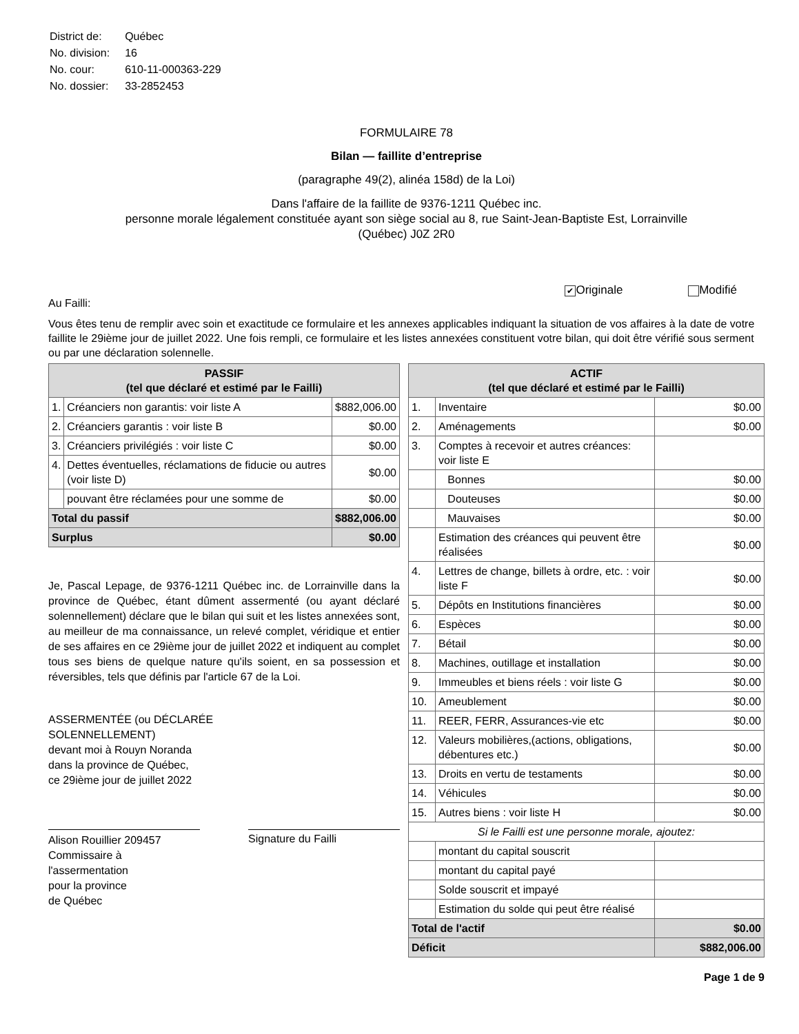| District de: | Québec |
| No. division: | 16 |
| No. cour: | 610-11-000363-229 |
| No. dossier: | 33-2852453 |
FORMULAIRE 78
Bilan — faillite d’entreprise
(paragraphe 49(2), alinéa 158d) de la Loi)
Dans l'affaire de la faillite de 9376-1211 Québec inc.
personne morale légalement constituée ayant son siège social au 8, rue Saint-Jean-Baptiste Est, Lorrainville
(Québec) J0Z 2R0
✔ Originale Modifié
Au Failli:
Vous êtes tenu de remplir avec soin et exactitude ce formulaire et les annexes applicables indiquant la situation de vos affaires à la date de votre faillite le 29ième jour de juillet 2022. Une fois rempli, ce formulaire et les listes annexées constituent votre bilan, qui doit être vérifié sous serment ou par une déclaration solennelle.
| PASSIF (tel que déclaré et estimé par le Failli) | | |
| --- | --- | --- |
| 1. | Créanciers non garantis: voir liste A | $882,006.00 |
| 2. | Créanciers garantis : voir liste B | $0.00 |
| 3. | Créanciers privilégiés : voir liste C | $0.00 |
| 4. | Dettes éventuelles, réclamations de fiducie ou autres (voir liste D) | $0.00 |
| | pouvant être réclamées pour une somme de | $0.00 |
| Total du passif | | $882,006.00 |
| Surplus | | $0.00 |
Je, Pascal Lepage, de 9376-1211 Québec inc. de Lorrainville dans la province de Québec, étant dûment assermenté (ou ayant déclaré solennellement) déclare que le bilan qui suit et les listes annexées sont, au meilleur de ma connaissance, un relevé complet, véridique et entier de ses affaires en ce 29ième jour de juillet 2022 et indiquent au complet tous ses biens de quelque nature qu'ils soient, en sa possession et réversibles, tels que définis par l'article 67 de la Loi.
ASSERMENTÉE (ou DÉCLARÉE
SOLENNELLEMENT)
devant moi à Rouyn Noranda
dans la province de Québec,
ce 29ième jour de juillet 2022
Alison Rouillier 209457
Commissaire à
l'assermentation
pour la province
de Québec
Signature du Failli
| ACTIF (tel que déclaré et estimé par le Failli) | | |
| --- | --- | --- |
| 1. | Inventaire | $0.00 |
| 2. | Aménagements | $0.00 |
| 3. | Comptes à recevoir et autres créances: voir liste E | |
| | Bonnes | $0.00 |
| | Douteuses | $0.00 |
| | Mauvaises | $0.00 |
| | Estimation des créances qui peuvent être réalisées | $0.00 |
| 4. | Lettres de change, billets à ordre, etc. : voir liste F | $0.00 |
| 5. | Dépôts en Institutions financières | $0.00 |
| 6. | Espèces | $0.00 |
| 7. | Bétail | $0.00 |
| 8. | Machines, outillage et installation | $0.00 |
| 9. | Immeubles et biens réels : voir liste G | $0.00 |
| 10. | Ameublement | $0.00 |
| 11. | REER, FERR, Assurances-vie etc | $0.00 |
| 12. | Valeurs mobilières,(actions, obligations, débentures etc.) | $0.00 |
| 13. | Droits en vertu de testaments | $0.00 |
| 14. | Véhicules | $0.00 |
| 15. | Autres biens : voir liste H | $0.00 |
| Si le Failli est une personne morale, ajoutez: | | |
| | montant du capital souscrit | |
| | montant du capital payé | |
| | Solde souscrit et impayé | |
| | Estimation du solde qui peut être réalisé | |
| Total de l'actif | | $0.00 |
| Déficit | | $882,006.00 |
Page 1 de 9